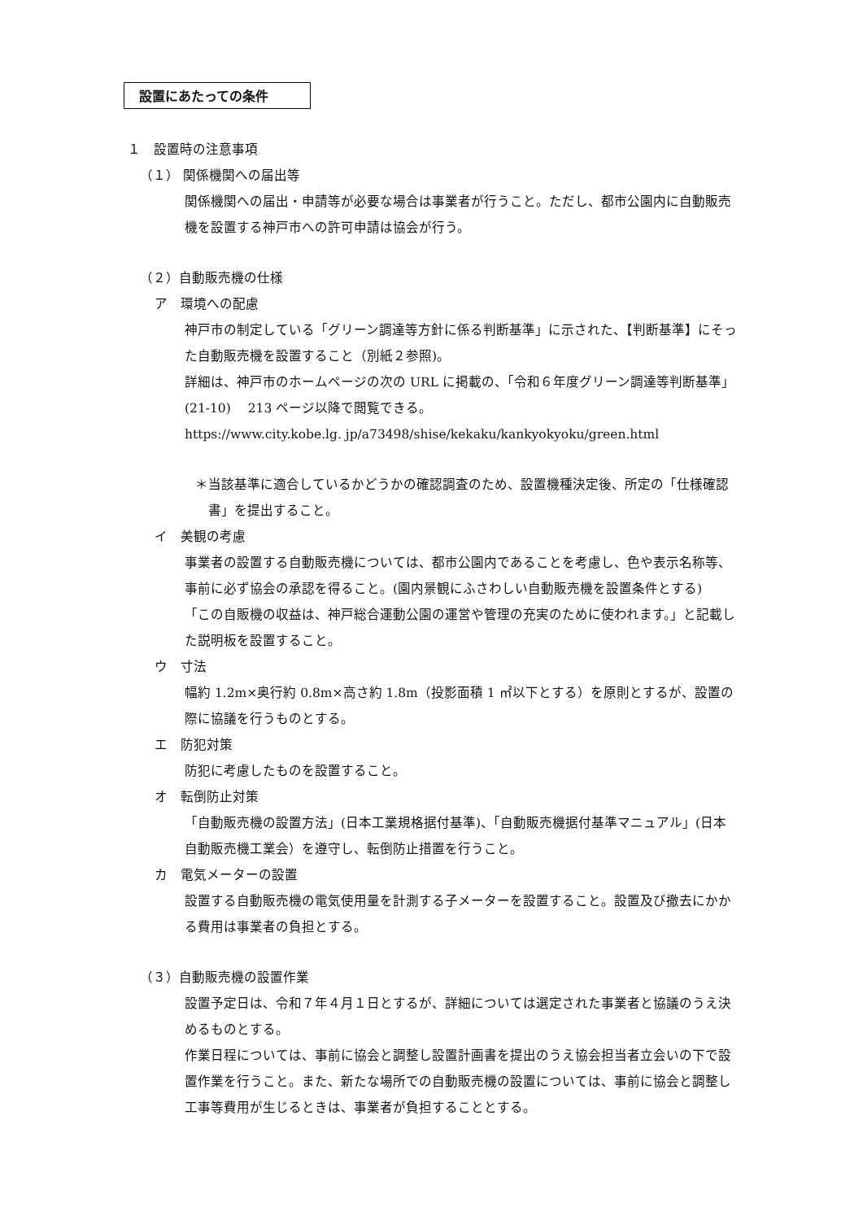設置にあたっての条件
１　設置時の注意事項
（１） 関係機関への届出等
関係機関への届出・申請等が必要な場合は事業者が行うこと。ただし、都市公園内に自動販売機を設置する神戸市への許可申請は協会が行う。
（２）自動販売機の仕様
ア　環境への配慮
神戸市の制定している「グリーン調達等方針に係る判断基準」に示された、【判断基準】にそった自動販売機を設置すること（別紙２参照)。
詳細は、神戸市のホームページの次の URL に掲載の、「令和６年度グリーン調達等判断基準」(21-10)　 213 ページ以降で閲覧できる。
https://www.city.kobe.lg. jp/a73498/shise/kekaku/kankyokyoku/green.html
＊当該基準に適合しているかどうかの確認調査のため、設置機種決定後、所定の「仕様確認書」を提出すること。
イ　美観の考慮
事業者の設置する自動販売機については、都市公園内であることを考慮し、色や表示名称等、事前に必ず協会の承認を得ること。(園内景観にふさわしい自動販売機を設置条件とする)
「この自販機の収益は、神戸総合運動公園の運営や管理の充実のために使われます。」と記載した説明板を設置すること。
ウ　寸法
幅約 1.2m×奥行約 0.8m×高さ約 1.8m（投影面積 1 ㎡以下とする）を原則とするが、設置の際に協議を行うものとする。
エ　防犯対策
防犯に考慮したものを設置すること。
オ　転倒防止対策
「自動販売機の設置方法」(日本工業規格据付基準)、「自動販売機据付基準マニュアル」(日本自動販売機工業会）を遵守し、転倒防止措置を行うこと。
カ　電気メーターの設置
設置する自動販売機の電気使用量を計測する子メーターを設置すること。設置及び撤去にかかる費用は事業者の負担とする。
（３）自動販売機の設置作業
設置予定日は、令和７年４月１日とするが、詳細については選定された事業者と協議のうえ決めるものとする。
作業日程については、事前に協会と調整し設置計画書を提出のうえ協会担当者立会いの下で設置作業を行うこと。また、新たな場所での自動販売機の設置については、事前に協会と調整し工事等費用が生じるときは、事業者が負担することとする。